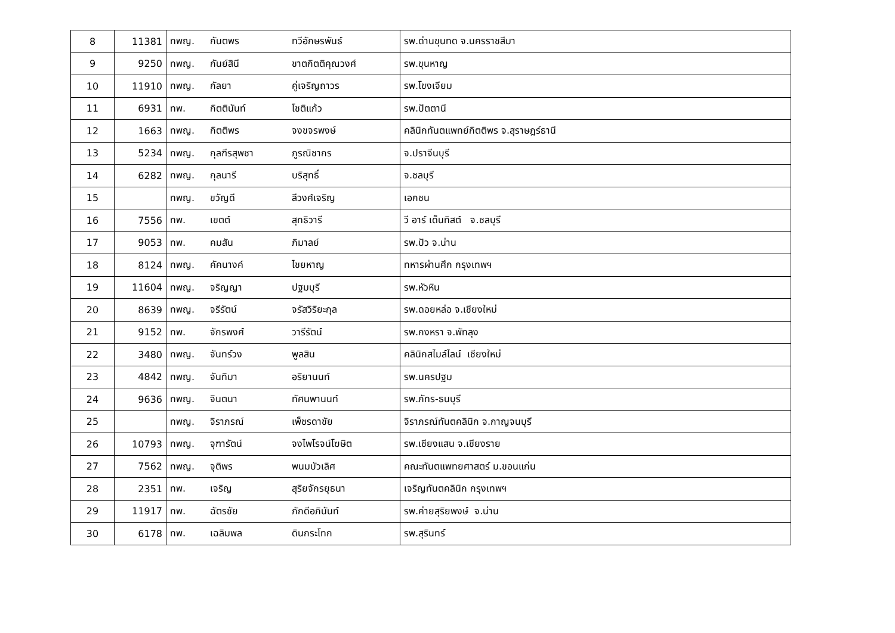| 8 | 11381 | ทพญ. | กันตพร | ทวีอักษรพันธ์ | รพ.ด่านขุนทด จ.นครราชสีมา |
| 9 | 9250 | ทพญ. | กันย์สินี | ชาตกิตติคุณวงศ์ | รพ.ขุนหาญ |
| 10 | 11910 | ทพญ. | กัลยา | คู่เจริญถาวร | รพ.โขงเจียม |
| 11 | 6931 | ทพ. | กิตตินันท์ | โชติแก้ว | รพ.ปัตตานี |
| 12 | 1663 | ทพญ. | กิตติพร | จงขจรพงษ์ | คลินิกทันตแพทย์กิตติพร จ.สุราษฎร์ธานี |
| 13 | 5234 | ทพญ. | กุลฑีรสุพชา | ภูรณิชากร | จ.ปราจีนบุรี |
| 14 | 6282 | ทพญ. | กุลนารี | บริสุทธิ์ | จ.ชลบุรี |
| 15 | | ทพญ. | ขวัญดี | ลีวงศ์เจริญ | เอกชน |
| 16 | 7556 | ทพ. | เขตต์ | สุทธิวารี | วี อาร์ เด็นทิสต์ จ.ชลบุรี |
| 17 | 9053 | ทพ. | คมสัน | ภิมาลย์ | รพ.ปัว จ.น่าน |
| 18 | 8124 | ทพญ. | คัคนางค์ | ไชยหาญ | ทหารผ่านศึก กรุงเทพฯ |
| 19 | 11604 | ทพญ. | จริญญา | ปฐมบุรี | รพ.หัวหิน |
| 20 | 8639 | ทพญ. | จรีรัตน์ | จรัสวิริยะกุล | รพ.ดอยหล่อ จ.เชียงใหม่ |
| 21 | 9152 | ทพ. | จักรพงศ์ | วารีรัตน์ | รพ.กงหรา จ.พัทลุง |
| 22 | 3480 | ทพญ. | จันทร์วง | พูลสิน | คลินิกสไมล์ไลน์ เชียงใหม่ |
| 23 | 4842 | ทพญ. | จันทิมา | อริยานนท์ | รพ.นครปฐม |
| 24 | 9636 | ทพญ. | จินตนา | ทัศนพานนท์ | รพ.ภัทร-ธนบุรี |
| 25 | | ทพญ. | จิราภรณ์ | เพ็ชรดาชัย | จิราภรณ์ทันตคลินิก จ.กาญจนบุรี |
| 26 | 10793 | ทพญ. | จุฑารัตน์ | จงไพโรจน์โฆษิต | รพ.เชียงแสน จ.เชียงราย |
| 27 | 7562 | ทพญ. | จุติพร | พนมบัวเลิศ | คณะทันตแพทยศาสตร์ ม.ขอนแก่น |
| 28 | 2351 | ทพ. | เจริญ | สุริยจักรยุธนา | เจริญทันตคลินิก กรุงเทพฯ |
| 29 | 11917 | ทพ. | ฉัตรชัย | ภักดีอภินันท์ | รพ.ค่ายสุริยพงษ์ จ.น่าน |
| 30 | 6178 | ทพ. | เฉลิมพล | ดินกระโทก | รพ.สุรินทร์ |